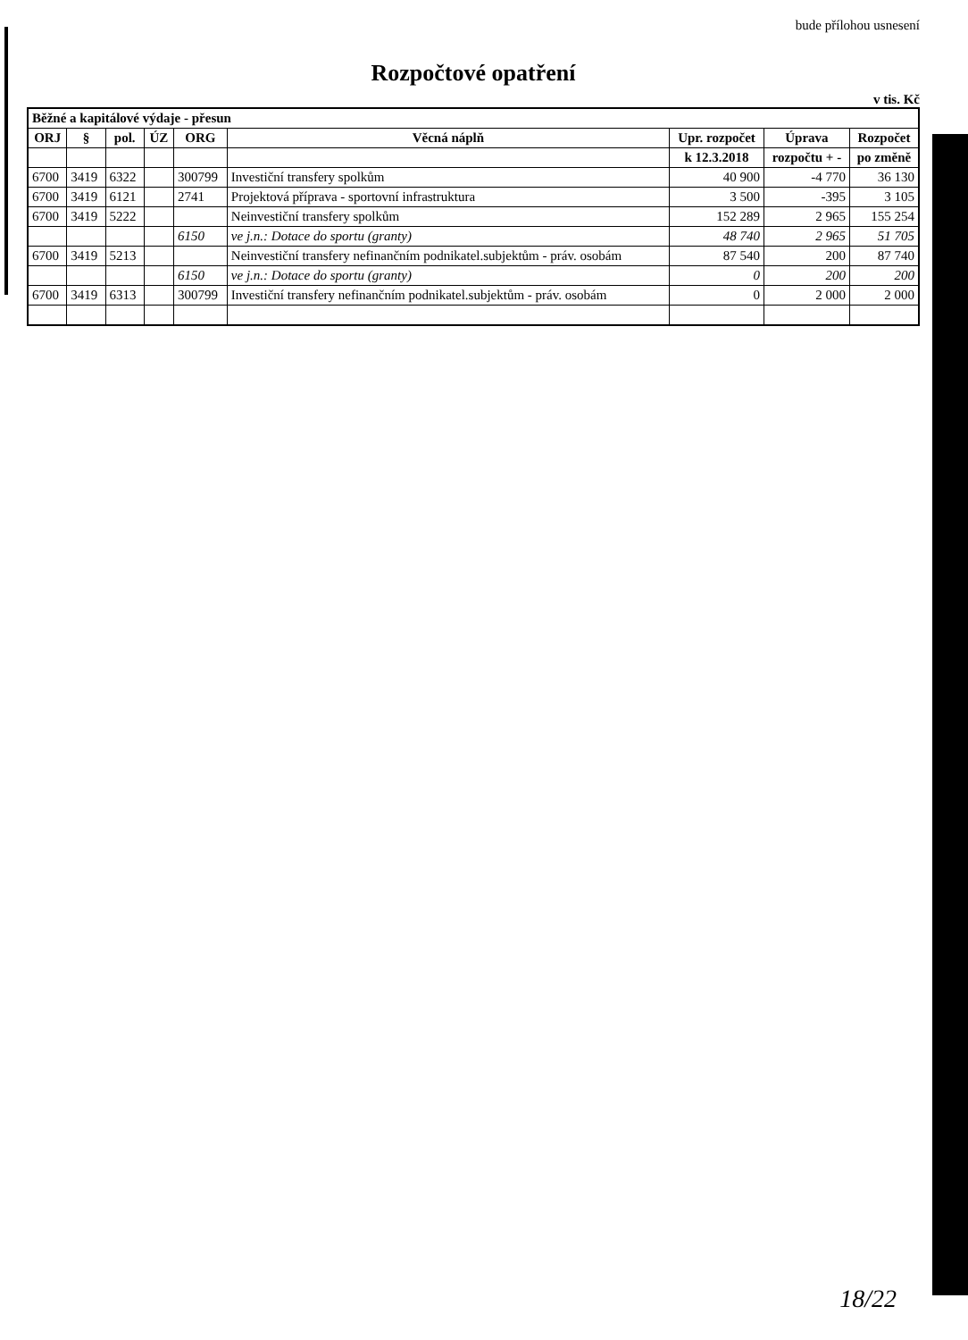bude přílohou usnesení
Rozpočtové opatření
v tis. Kč
| Běžné a kapitálové výdaje - přesun | | | | | | | | |
| --- | --- | --- | --- | --- | --- | --- | --- | --- |
| ORJ | § | pol. | ÚZ | ORG | Věcná náplň | Upr. rozpočet | Úprava | Rozpočet |
| | | | | | | k 12.3.2018 | rozpočtu + - | po změně |
| 6700 | 3419 | 6322 | | 300799 | Investiční transfery spolkům | 40 900 | -4 770 | 36 130 |
| 6700 | 3419 | 6121 | | 2741 | Projektová příprava - sportovní infrastruktura | 3 500 | -395 | 3 105 |
| 6700 | 3419 | 5222 | | | Neinvestiční transfery spolkům | 152 289 | 2 965 | 155 254 |
| | | | | 6150 | ve j.n.: Dotace do sportu (granty) | 48 740 | 2 965 | 51 705 |
| 6700 | 3419 | 5213 | | | Neinvestiční transfery nefinančním podnikatel.subjektům - práv. osobám | 87 540 | 200 | 87 740 |
| | | | | 6150 | ve j.n.: Dotace do sportu (granty) | 0 | 200 | 200 |
| 6700 | 3419 | 6313 | | 300799 | Investiční transfery nefinančním podnikatel.subjektům - práv. osobám | 0 | 2 000 | 2 000 |
18/22